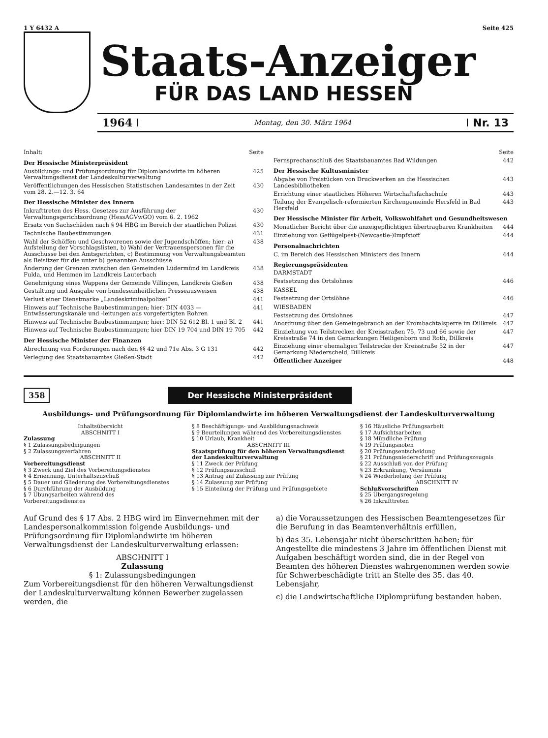1 Y 6432 A Seite 425
Staats-Anzeiger
FÜR DAS LAND HESSEN
1964
Montag, den 30. März 1964
Nr. 13
Inhalt: Seite
Der Hessische Ministerpräsident
Ausbildungs- und Prüfungsordnung für Diplomlandwirte im höheren Verwaltungsdienst der Landeskulturverwaltung 425
Veröffentlichungen des Hessischen Statistischen Landesamtes in der Zeit vom 28. 2.—12. 3. 64 430
Der Hessische Minister des Innern
Inkrafttreten des Hess. Gesetzes zur Ausführung der Verwaltungsgerichtsordnung (HessAGVwGO) vom 6. 2. 1962 430
Ersatz von Sachschäden nach § 94 HBG im Bereich der staatlichen Polizei 430
Technische Baubestimmungen 431
Wahl der Schöffen und Geschworenen sowie der Jugendschöffen; hier: a) Aufstellung der Vorschlagslisten, b) Wahl der Vertrauenspersonen für die Ausschüsse bei den Amtsgerichten, c) Bestimmung von Verwaltungsbeamten als Beisitzer für die unter b) genannten Ausschüsse 438
Änderung der Grenzen zwischen den Gemeinden Lüdermünd im Landkreis Fulda, und Hemmen im Landkreis Lauterbach 438
Genehmigung eines Wappens der Gemeinde Villingen, Landkreis Gießen 438
Gestaltung und Ausgabe von bundeseinheitlichen Presseausweisen 438
Verlust einer Dienstmarke „Landeskriminalpolizei“441
Hinweis auf Technische Baubestimmungen; hier: DIN 4033 — Entwässerungskanäle und -leitungen aus vorgefertigten Rohren 441
Hinweis auf Technische Baubestimmungen; hier: DIN 52 612 Bl. 1 und Bl. 2 441
Hinweis auf Technische Baubestimmungen; hier DIN 19 704 und DIN 19 705 442
Der Hessische Minister der Finanzen
Abrechnung von Forderungen nach den §§ 42 und 71e Abs. 3 G 131 442
Verlegung des Staatsbauamtes Gießen-Stadt 442
Seite
Fernsprechanschluß des Staatsbauamtes Bad Wildungen 442
Der Hessische Kultusminister
Abgabe von Freistücken von Druckwerken an die Hessischen Landesbibliotheken 443
Errichtung einer staatlichen Höheren Wirtschaftsfachschule 443
Teilung der Evangelisch-reformierten Kirchengemeinde Hersfeld in Bad Hersfeld 443
Der Hessische Minister für Arbeit, Volkswohlfahrt und Gesundheitswesen
Monatlicher Bericht über die anzeigepflichtigen übertragbaren Krankheiten 444
Einziehung von Geflügelpest-(Newcastle-)Impfstoff 444
Personalnachrichten
C. im Bereich des Hessischen Ministers des Innern 444
Regierungspräsidenten
DARMSTADT
Festsetzung des Ortslohnes 446
KASSEL
Festsetzung der Ortslöhne 446
WIESBADEN
Festsetzung des Ortslohnes 447
Anordnung über den Gemeingebrauch an der Krombachtalsperre im Dillkreis 447
Einziehung von Teilstrecken der Kreisstraßen 75, 73 und 66 sowie der Kreisstraße 74 in den Gemarkungen Heiligenborn und Roth, Dillkreis 447
Einziehung einer ehemaligen Teilstrecke der Kreisstraße 52 in der Gemarkung Niederscheld, Dillkreis 447
Öffentlicher Anzeiger 448
358 Der Hessische Ministerpräsident
Ausbildungs- und Prüfungsordnung für Diplomlandwirte im höheren Verwaltungsdienst der Landeskulturverwaltung
Inhaltsübersicht
ABSCHNITT I
Zulassung
§ 1 Zulassungsbedingungen
§ 2 Zulassungsverfahren
ABSCHNITT II
Vorbereitungsdienst
§ 3 Zweck und Ziel des Vorbereitungsdienstes
§ 4 Ernennung, Unterhaltszuschuß
§ 5 Dauer und Gliederung des Vorbereitungsdienstes
§ 6 Durchführung der Ausbildung
§ 7 Übungsarbeiten während des Vorbereitungsdienstes
§ 8 Beschäftigungs- und Ausbildungsnachweis
§ 9 Beurteilungen während des Vorbereitungsdienstes
§ 10 Urlaub, Krankheit
ABSCHNITT III
Staatsprüfung für den höheren Verwaltungsdienst der Landeskulturverwaltung
§ 11 Zweck der Prüfung
§ 12 Prüfungsausschuß
§ 13 Antrag auf Zulassung zur Prüfung
§ 14 Zulassung zur Prüfung
§ 15 Einteilung der Prüfung und Prüfungsgebiete
§ 16 Häusliche Prüfungsarbeit
§ 17 Aufsichtsarbeiten
§ 18 Mündliche Prüfung
§ 19 Prüfungsnoten
§ 20 Prüfungsentscheidung
§ 21 Prüfungsniederschrift und Prüfungszeugnis
§ 22 Ausschluß von der Prüfung
§ 23 Erkrankung, Versäumnis
§ 24 Wiederholung der Prüfung
ABSCHNITT IV
Schlußvorschriften
§ 25 Übergangsregelung
§ 26 Inkrafttreten
Auf Grund des § 17 Abs. 2 HBG wird im Einvernehmen mit der Landespersonalkommission folgende Ausbildungs- und Prüfungsordnung für Diplomlandwirte im höheren Verwaltungsdienst der Landeskulturverwaltung erlassen:
ABSCHNITT I
Zulassung
§ 1: Zulassungsbedingungen
Zum Vorbereitungsdienst für den höheren Verwaltungsdienst der Landeskulturverwaltung können Bewerber zugelassen werden, die
a) die Voraussetzungen des Hessischen Beamtengesetzes für die Berufung in das Beamtenverhältnis erfüllen,
b) das 35. Lebensjahr nicht überschritten haben; für Angestellte die mindestens 3 Jahre im öffentlichen Dienst mit Aufgaben beschäftigt worden sind, die in der Regel von Beamten des höheren Dienstes wahrgenommen werden sowie für Schwerbeschädigte tritt an Stelle des 35. das 40. Lebensjahr,
c) die Landwirtschaftliche Diplomprüfung bestanden haben.